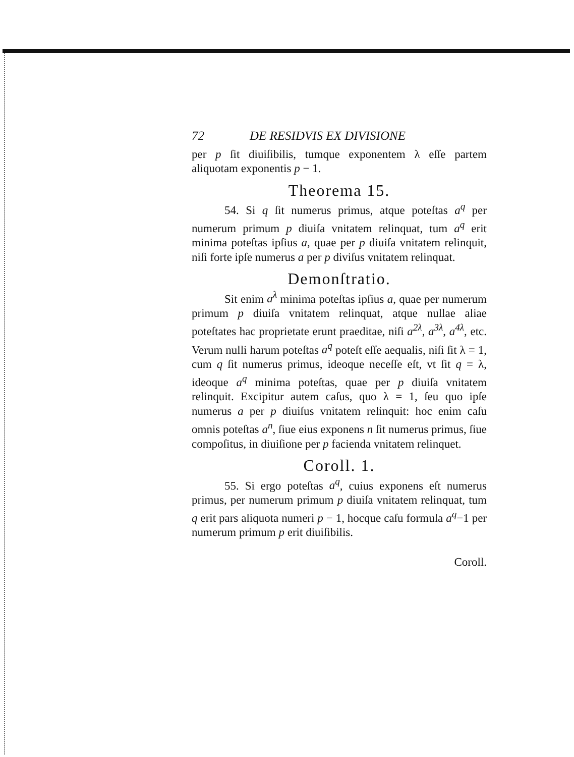72 DE RESIDVIS EX DIVISIONE
per p ſit diuiſibilis, tumque exponentem λ eſſe partem aliquotam exponentis p − 1.
Theorema 15.
54. Si q ſit numerus primus, atque poteſtas a<sup>q</sup> per numerum primum p diuiſa vnitatem relinquat, tum a<sup>q</sup> erit minima poteſtas ipſius a, quae per p diuiſa vnitatem relinquit, niſi forte ipſe numerus a per p diviſus vnitatem relinquat.
Demonſtratio.
Sit enim a<sup>λ</sup> minima poteſtas ipſius a, quae per numerum primum p diuiſa vnitatem relinquat, atque nullae aliae poteſtates hac proprietate erunt praeditae, niſi a<sup>2λ</sup>, a<sup>3λ</sup>, a<sup>4λ</sup>, etc. Verum nulli harum poteſtas a<sup>q</sup> poteſt eſſe aequalis, niſi ſit λ = 1, cum q ſit numerus primus, ideoque neceſſe eſt, vt ſit q = λ, ideoque a<sup>q</sup> minima poteſtas, quae per p diuiſa vnitatem relinquit. Excipitur autem caſus, quo λ = 1, ſeu quo ipſe numerus a per p diuiſus vnitatem relinquit: hoc enim caſu omnis poteſtas a<sup>n</sup>, ſiue eius exponens n ſit numerus primus, ſiue compoſitus, in diuiſione per p facienda vnitatem relinquet.
Coroll. 1.
55. Si ergo poteſtas a<sup>q</sup>, cuius exponens eſt numerus primus, per numerum primum p diuiſa vnitatem relinquat, tum q erit pars aliquota numeri p − 1, hocque caſu formula a<sup>q</sup>−1 per numerum primum p erit diuiſibilis.
Coroll.